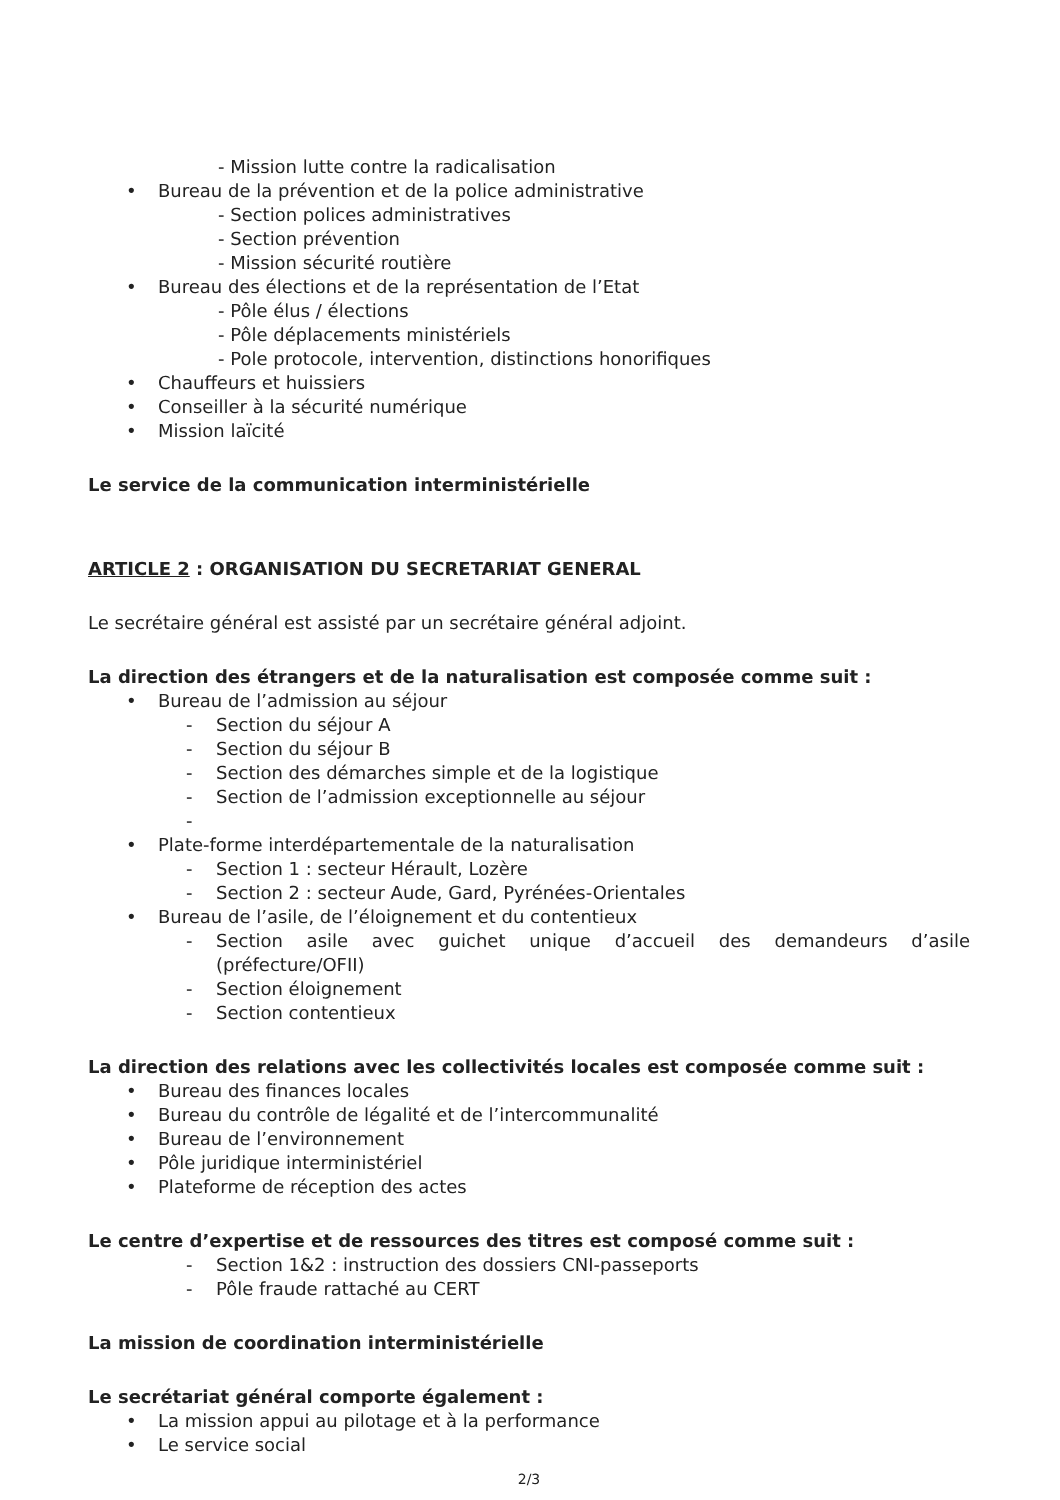- Mission lutte contre la radicalisation
• Bureau de la prévention et de la police administrative
- Section polices administratives
- Section prévention
- Mission sécurité routière
• Bureau des élections et de la représentation de l’Etat
- Pôle élus / élections
- Pôle déplacements ministériels
- Pole protocole, intervention, distinctions honorifiques
• Chauffeurs et huissiers
• Conseiller à la sécurité numérique
• Mission laïcité
Le service de la communication interministérielle
ARTICLE 2 : ORGANISATION DU SECRETARIAT GENERAL
Le secrétaire général est assisté par un secrétaire général adjoint.
La direction des étrangers et de la naturalisation est composée comme suit :
• Bureau de l’admission au séjour
- Section du séjour A
- Section du séjour B
- Section des démarches simple et de la logistique
- Section de l’admission exceptionnelle au séjour
-
• Plate-forme interdépartementale de la naturalisation
- Section 1 : secteur Hérault, Lozère
- Section 2 : secteur Aude, Gard, Pyrénées-Orientales
• Bureau de l’asile, de l’éloignement et du contentieux
- Section asile avec guichet unique d’accueil des demandeurs d’asile (préfecture/OFII)
- Section éloignement
- Section contentieux
La direction des relations avec les collectivités locales est composée comme suit :
• Bureau des finances locales
• Bureau du contrôle de légalité et de l’intercommunalité
• Bureau de l’environnement
• Pôle juridique interministériel
• Plateforme de réception des actes
Le centre d’expertise et de ressources des titres est composé comme suit :
- Section 1&2 : instruction des dossiers CNI-passeports
- Pôle fraude rattaché au CERT
La mission de coordination interministérielle
Le secrétariat général comporte également :
• La mission appui au pilotage et à la performance
• Le service social
2/3